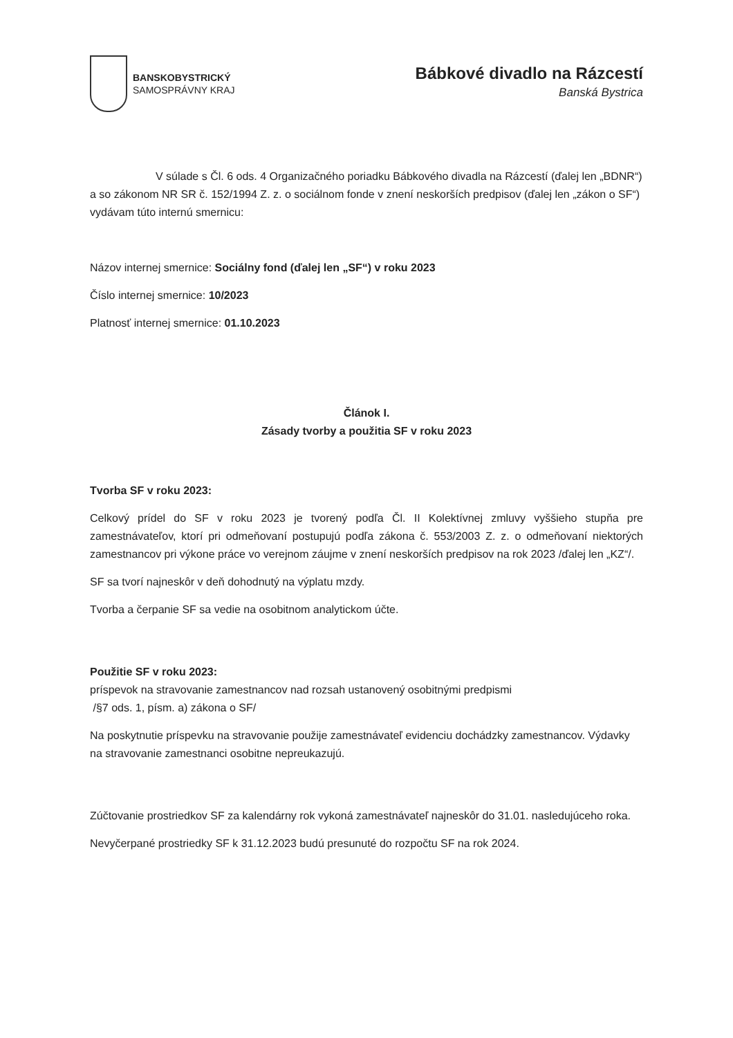BANSKOBYSTRICKÝ
SAMOSPRÁVNY KRAJ
Bábkové divadlo na Rázcestí
Banská Bystrica
V súlade s Čl. 6 ods. 4 Organizačného poriadku Bábkového divadla na Rázcestí (ďalej len „BDNR“) a so zákonom NR SR č. 152/1994 Z. z. o sociálnom fonde v znení neskorších predpisov (ďalej len „zákon o SF“) vydávam túto internú smernicu:
Názov internej smernice: Sociálny fond (ďalej len „SF“) v roku 2023
Číslo internej smernice: 10/2023
Platnosť internej smernice: 01.10.2023
Článok I.
Zásady tvorby a použitia SF v roku 2023
Tvorba SF v roku 2023:
Celkový prídel do SF v roku 2023 je tvorený podľa Čl. II Kolektívnej zmluvy vyššieho stupňa pre zamestnávateľov, ktorí pri odmeňovaní postupujú podľa zákona č. 553/2003 Z. z. o odmeňovaní niektorých zamestnancov pri výkone práce vo verejnom záujme v znení neskorších predpisov na rok 2023 /ďalej len „KZ“/.
SF sa tvorí najneskôr v deň dohodnutý na výplatu mzdy.
Tvorba a čerpanie SF sa vedie na osobitnom analytickom účte.
Použitie SF v roku 2023:
príspevok na stravovanie zamestnancov nad rozsah ustanovený osobitnými predpismi
/§7 ods. 1, písm. a) zákona o SF/
Na poskytnutie príspevku na stravovanie použije zamestnávateľ evidenciu dochádzky zamestnancov. Výdavky na stravovanie zamestnanci osobitne nepreukazujú.
Zúčtovanie prostriedkov SF za kalendárny rok vykoná zamestnávateľ najneskôr do 31.01. nasledujúceho roka.
Nevyčerpané prostriedky SF k 31.12.2023 budú presunuté do rozpočtu SF na rok 2024.